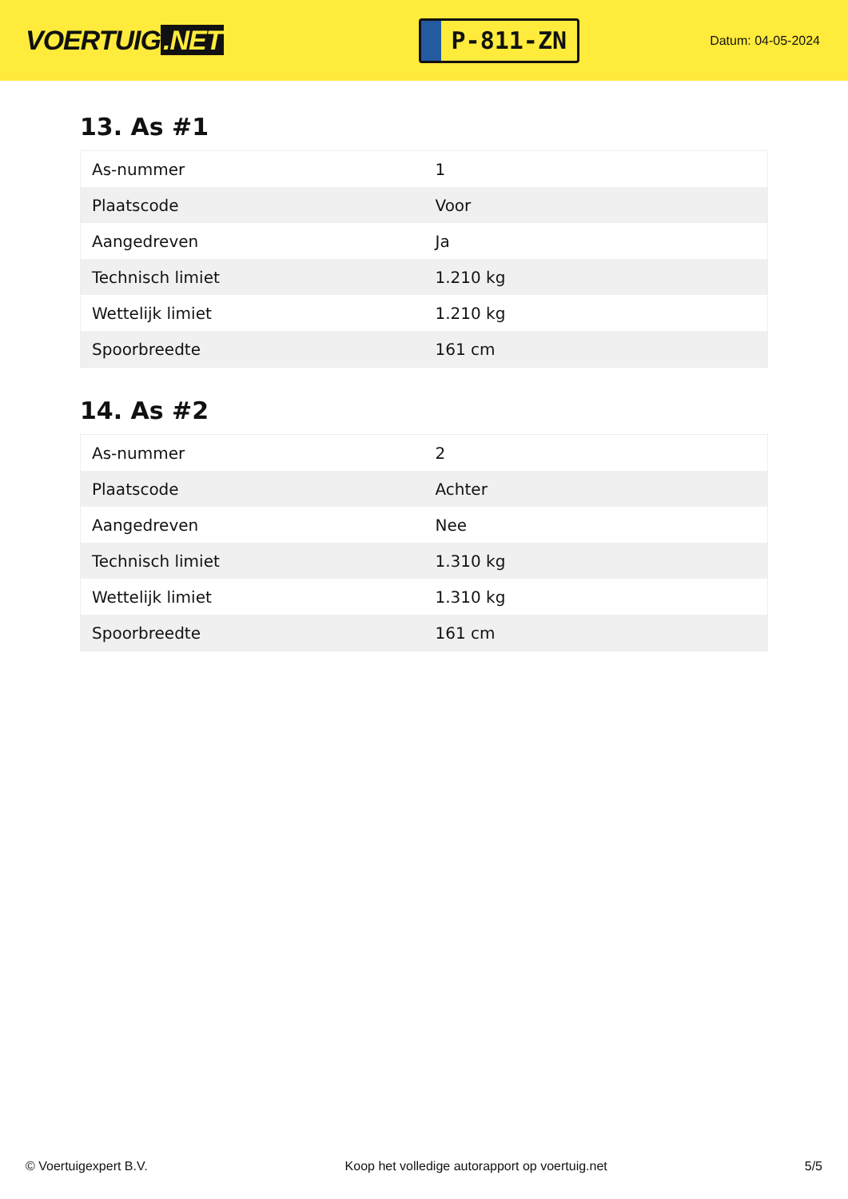VOERTUIG.NET
P-811-ZN
Datum: 04-05-2024
13. As #1
| As-nummer | 1 |
| Plaatscode | Voor |
| Aangedreven | Ja |
| Technisch limiet | 1.210 kg |
| Wettelijk limiet | 1.210 kg |
| Spoorbreedte | 161 cm |
14. As #2
| As-nummer | 2 |
| Plaatscode | Achter |
| Aangedreven | Nee |
| Technisch limiet | 1.310 kg |
| Wettelijk limiet | 1.310 kg |
| Spoorbreedte | 161 cm |
© Voertuigexpert B.V. Koop het volledige autorapport op voertuig.net 5/5